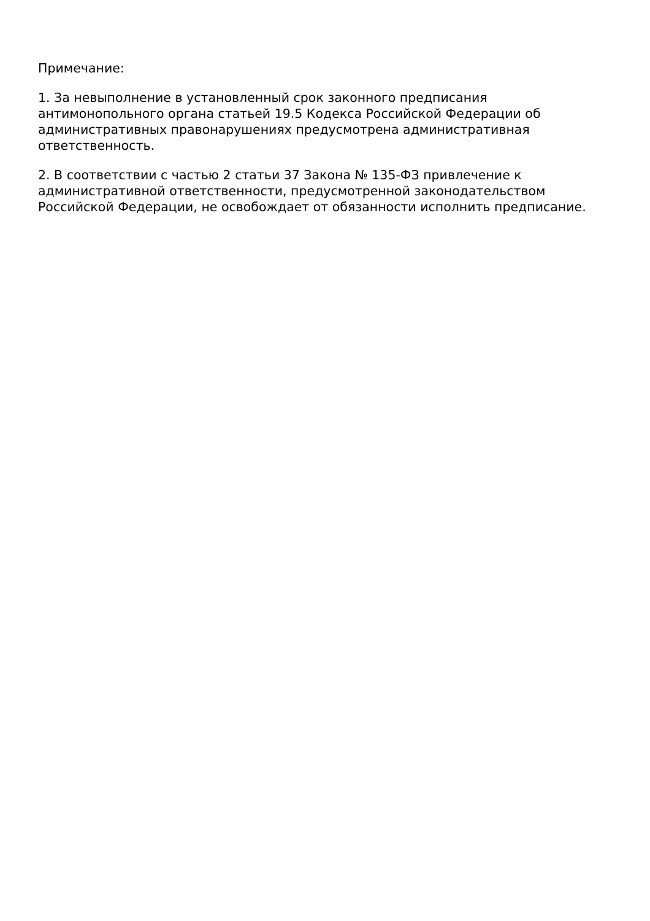Примечание:
1. За невыполнение в установленный срок законного предписания антимонопольного органа статьей 19.5 Кодекса Российской Федерации об административных правонарушениях предусмотрена административная ответственность.
2. В соответствии с частью 2 статьи 37 Закона № 135-ФЗ привлечение к административной ответственности, предусмотренной законодательством Российской Федерации, не освобождает от обязанности исполнить предписание.